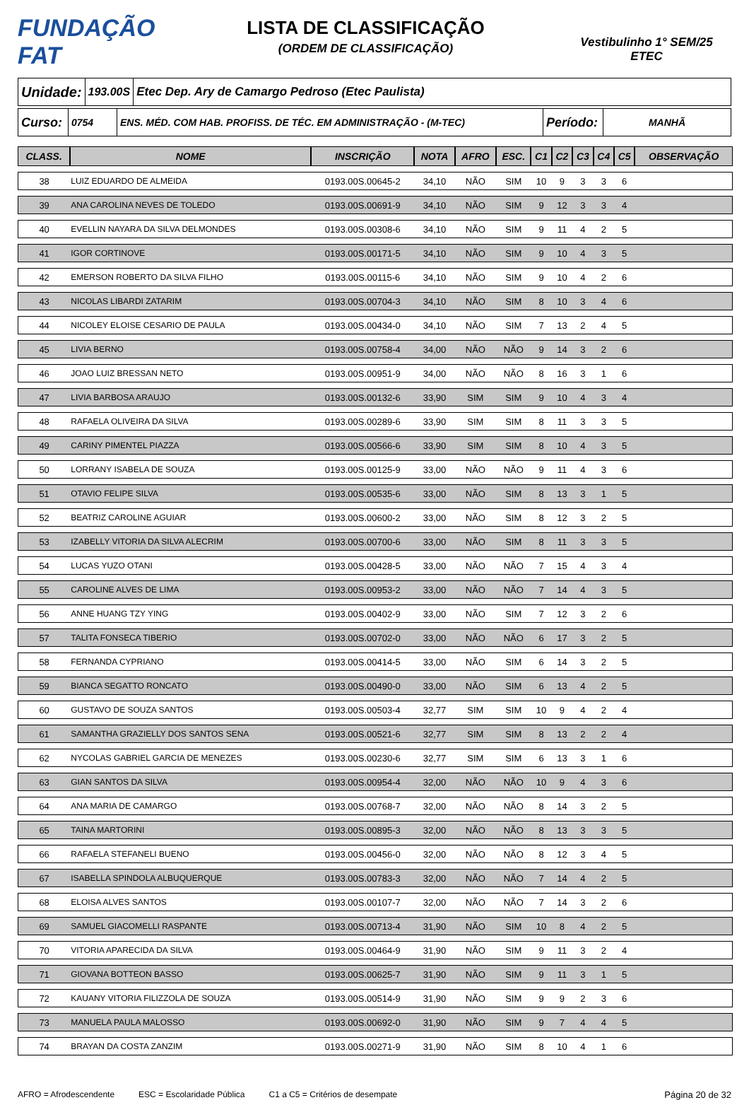FUNDAÇÃO FAT
LISTA DE CLASSIFICAÇÃO
(ORDEM DE CLASSIFICAÇÃO)
Vestibulinho 1° SEM/25
ETEC
Unidade:
193.00S
Etec Dep. Ary de Camargo Pedroso (Etec Paulista)
Curso:
0754 ENS. MÉD. COM HAB. PROFISS. DE TÉC. EM ADMINISTRAÇÃO - (M-TEC)
Período:
MANHÃ
| CLASS. | NOME | INSCRIÇÃO | NOTA | AFRO | ESC. | C1 | C2 | C3 | C4 | C5 | OBSERVAÇÃO |
| --- | --- | --- | --- | --- | --- | --- | --- | --- | --- | --- | --- |
| 38 | LUIZ EDUARDO DE ALMEIDA | 0193.00S.00645-2 | 34,10 | NÃO | SIM | 10 | 9 | 3 | 3 | 6 | |
| 39 | ANA CAROLINA NEVES DE TOLEDO | 0193.00S.00691-9 | 34,10 | NÃO | SIM | 9 | 12 | 3 | 3 | 4 | |
| 40 | EVELLIN NAYARA DA SILVA DELMONDES | 0193.00S.00308-6 | 34,10 | NÃO | SIM | 9 | 11 | 4 | 2 | 5 | |
| 41 | IGOR CORTINOVE | 0193.00S.00171-5 | 34,10 | NÃO | SIM | 9 | 10 | 4 | 3 | 5 | |
| 42 | EMERSON ROBERTO DA SILVA FILHO | 0193.00S.00115-6 | 34,10 | NÃO | SIM | 9 | 10 | 4 | 2 | 6 | |
| 43 | NICOLAS LIBARDI ZATARIM | 0193.00S.00704-3 | 34,10 | NÃO | SIM | 8 | 10 | 3 | 4 | 6 | |
| 44 | NICOLEY ELOISE CESARIO DE PAULA | 0193.00S.00434-0 | 34,10 | NÃO | SIM | 7 | 13 | 2 | 4 | 5 | |
| 45 | LIVIA BERNO | 0193.00S.00758-4 | 34,00 | NÃO | NÃO | 9 | 14 | 3 | 2 | 6 | |
| 46 | JOAO LUIZ BRESSAN NETO | 0193.00S.00951-9 | 34,00 | NÃO | NÃO | 8 | 16 | 3 | 1 | 6 | |
| 47 | LIVIA BARBOSA ARAUJO | 0193.00S.00132-6 | 33,90 | SIM | SIM | 9 | 10 | 4 | 3 | 4 | |
| 48 | RAFAELA OLIVEIRA DA SILVA | 0193.00S.00289-6 | 33,90 | SIM | SIM | 8 | 11 | 3 | 3 | 5 | |
| 49 | CARINY PIMENTEL PIAZZA | 0193.00S.00566-6 | 33,90 | SIM | SIM | 8 | 10 | 4 | 3 | 5 | |
| 50 | LORRANY ISABELA DE SOUZA | 0193.00S.00125-9 | 33,00 | NÃO | NÃO | 9 | 11 | 4 | 3 | 6 | |
| 51 | OTAVIO FELIPE SILVA | 0193.00S.00535-6 | 33,00 | NÃO | SIM | 8 | 13 | 3 | 1 | 5 | |
| 52 | BEATRIZ CAROLINE AGUIAR | 0193.00S.00600-2 | 33,00 | NÃO | SIM | 8 | 12 | 3 | 2 | 5 | |
| 53 | IZABELLY VITORIA DA SILVA ALECRIM | 0193.00S.00700-6 | 33,00 | NÃO | SIM | 8 | 11 | 3 | 3 | 5 | |
| 54 | LUCAS YUZO OTANI | 0193.00S.00428-5 | 33,00 | NÃO | NÃO | 7 | 15 | 4 | 3 | 4 | |
| 55 | CAROLINE ALVES DE LIMA | 0193.00S.00953-2 | 33,00 | NÃO | NÃO | 7 | 14 | 4 | 3 | 5 | |
| 56 | ANNE HUANG TZY YING | 0193.00S.00402-9 | 33,00 | NÃO | SIM | 7 | 12 | 3 | 2 | 6 | |
| 57 | TALITA FONSECA TIBERIO | 0193.00S.00702-0 | 33,00 | NÃO | NÃO | 6 | 17 | 3 | 2 | 5 | |
| 58 | FERNANDA CYPRIANO | 0193.00S.00414-5 | 33,00 | NÃO | SIM | 6 | 14 | 3 | 2 | 5 | |
| 59 | BIANCA SEGATTO RONCATO | 0193.00S.00490-0 | 33,00 | NÃO | SIM | 6 | 13 | 4 | 2 | 5 | |
| 60 | GUSTAVO DE SOUZA SANTOS | 0193.00S.00503-4 | 32,77 | SIM | SIM | 10 | 9 | 4 | 2 | 4 | |
| 61 | SAMANTHA GRAZIELLY DOS SANTOS SENA | 0193.00S.00521-6 | 32,77 | SIM | SIM | 8 | 13 | 2 | 2 | 4 | |
| 62 | NYCOLAS GABRIEL GARCIA DE MENEZES | 0193.00S.00230-6 | 32,77 | SIM | SIM | 6 | 13 | 3 | 1 | 6 | |
| 63 | GIAN SANTOS DA SILVA | 0193.00S.00954-4 | 32,00 | NÃO | NÃO | 10 | 9 | 4 | 3 | 6 | |
| 64 | ANA MARIA DE CAMARGO | 0193.00S.00768-7 | 32,00 | NÃO | NÃO | 8 | 14 | 3 | 2 | 5 | |
| 65 | TAINA MARTORINI | 0193.00S.00895-3 | 32,00 | NÃO | NÃO | 8 | 13 | 3 | 3 | 5 | |
| 66 | RAFAELA STEFANELI BUENO | 0193.00S.00456-0 | 32,00 | NÃO | NÃO | 8 | 12 | 3 | 4 | 5 | |
| 67 | ISABELLA SPINDOLA ALBUQUERQUE | 0193.00S.00783-3 | 32,00 | NÃO | NÃO | 7 | 14 | 4 | 2 | 5 | |
| 68 | ELOISA ALVES SANTOS | 0193.00S.00107-7 | 32,00 | NÃO | NÃO | 7 | 14 | 3 | 2 | 6 | |
| 69 | SAMUEL GIACOMELLI RASPANTE | 0193.00S.00713-4 | 31,90 | NÃO | SIM | 10 | 8 | 4 | 2 | 5 | |
| 70 | VITORIA APARECIDA DA SILVA | 0193.00S.00464-9 | 31,90 | NÃO | SIM | 9 | 11 | 3 | 2 | 4 | |
| 71 | GIOVANA BOTTEON BASSO | 0193.00S.00625-7 | 31,90 | NÃO | SIM | 9 | 11 | 3 | 1 | 5 | |
| 72 | KAUANY VITORIA FILIZZOLA DE SOUZA | 0193.00S.00514-9 | 31,90 | NÃO | SIM | 9 | 9 | 2 | 3 | 6 | |
| 73 | MANUELA PAULA MALOSSO | 0193.00S.00692-0 | 31,90 | NÃO | SIM | 9 | 7 | 4 | 4 | 5 | |
| 74 | BRAYAN DA COSTA ZANZIM | 0193.00S.00271-9 | 31,90 | NÃO | SIM | 8 | 10 | 4 | 1 | 6 | |
AFRO = Afrodescendente ESC = Escolaridade Pública C1 a C5 = Critérios de desempate Página 20 de 32